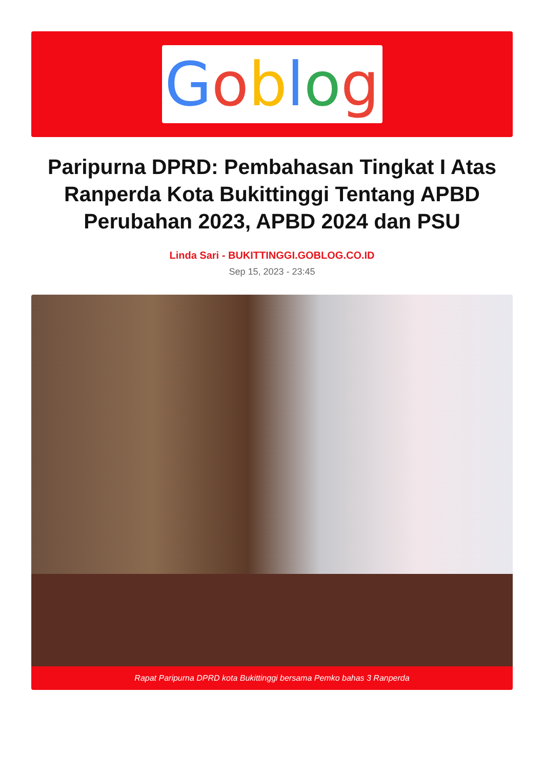Goblog
Paripurna DPRD: Pembahasan Tingkat I Atas Ranperda Kota Bukittinggi Tentang APBD Perubahan 2023, APBD 2024 dan PSU
Linda Sari - BUKITTINGGI.GOBLOG.CO.ID
Sep 15, 2023 - 23:45
Rapat Paripurna DPRD kota Bukittinggi bersama Pemko bahas 3 Ranperda